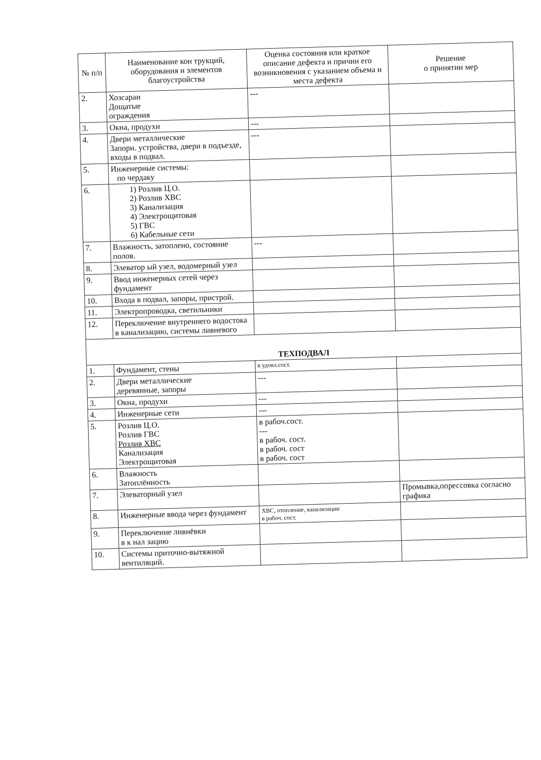| № п/п | Наименование кон трукций, оборудования и элементов благоустройства | Оценка состояния или краткое описание дефекта и причин его возникновения с указанием объема и места дефекта | Решение о принятии мер |
| --- | --- | --- | --- |
| 2. | Хозсараи Дощатые ограждения | --- | |
| 3. | Окна, продухи | --- | |
| 4. | Двери металлические Запорн. устройства, двери в подъезде, входы в подвал. | --- | |
| 5. | Инженерные системы: по чердаку | | |
| 6. | 1) Розлив Ц.О. 2) Розлив ХВС 3) Канализация 4) Электрощитовая 5) ГВС 6) Кабельные сети | | |
| 7. | Влажность, затоплено, состояние полов. | --- | |
| 8. | Элеватор ый узел, водомерный узел | | |
| 9. | Ввод инженерных сетей через фундамент | | |
| 10. | Входа в подвал, запоры, пристрой. | | |
| 11. | Электропроводка, светильники | | |
| 12. | Переключение внутреннего водостока в канализацию, системы ливневого | | |
| ТЕХПОДВАЛ | | | |
| 1. | Фундамент, стены | в удовл.сост. | |
| 2. | Двери металлические деревянные, запоры | --- | |
| 3. | Окна, продухи | --- | |
| 4. | Инженерные сети | --- | |
| 5. | Розлив Ц.О. Розлив ГВС Розлив ХВС Канализация Электрощитовая | в рабоч.сост. --- в рабоч. сост. в рабоч. сост в рабоч. сост | |
| 6. | Влажность Затоплённость | | |
| 7. | Элеваторный узел | | Промывка,опрессовка согласно графика |
| 8. | Инженерные ввода через фундамент | ХВС, отопление, канализации в рабоч. сост. | |
| 9. | Переключение ливнёвки в к нал зацию | | |
| 10. | Системы приточно-вытяжной вентиляций. | | |